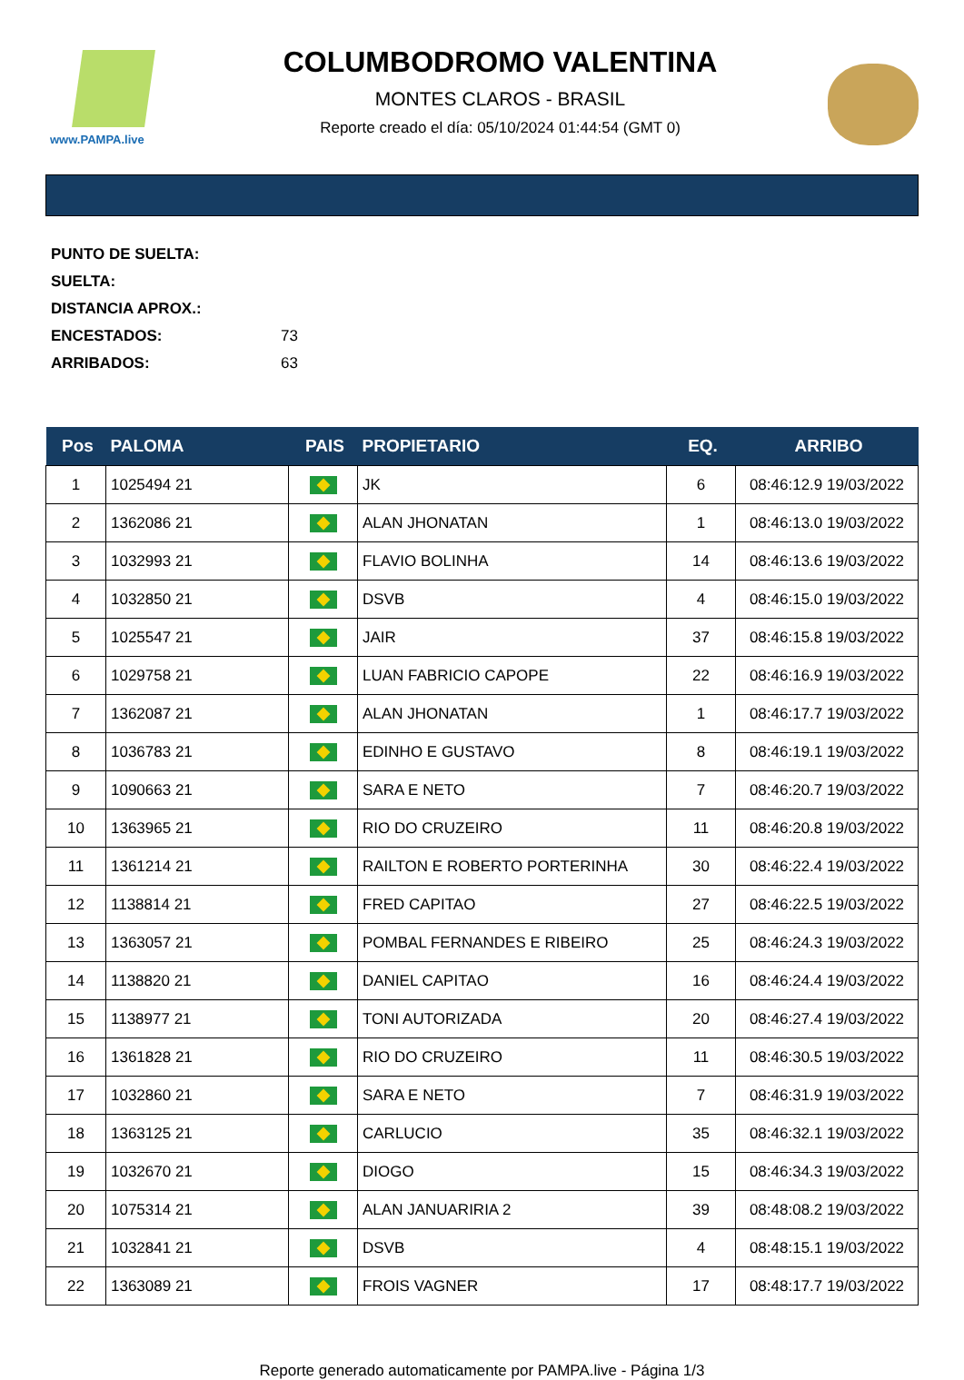www.PAMPA.live
COLUMBODROMO VALENTINA
MONTES CLAROS - BRASIL
Reporte creado el día: 05/10/2024 01:44:54 (GMT 0)
PUNTO DE SUELTA:
SUELTA:
DISTANCIA APROX.:
ENCESTADOS: 73
ARRIBADOS: 63
| Pos | PALOMA | PAIS | PROPIETARIO | EQ. | ARRIBO |
| --- | --- | --- | --- | --- | --- |
| 1 | 1025494 21 | | JK | 6 | 08:46:12.9 19/03/2022 |
| 2 | 1362086 21 | | ALAN JHONATAN | 1 | 08:46:13.0 19/03/2022 |
| 3 | 1032993 21 | | FLAVIO BOLINHA | 14 | 08:46:13.6 19/03/2022 |
| 4 | 1032850 21 | | DSVB | 4 | 08:46:15.0 19/03/2022 |
| 5 | 1025547 21 | | JAIR | 37 | 08:46:15.8 19/03/2022 |
| 6 | 1029758 21 | | LUAN FABRICIO CAPOPE | 22 | 08:46:16.9 19/03/2022 |
| 7 | 1362087 21 | | ALAN JHONATAN | 1 | 08:46:17.7 19/03/2022 |
| 8 | 1036783 21 | | EDINHO E GUSTAVO | 8 | 08:46:19.1 19/03/2022 |
| 9 | 1090663 21 | | SARA E NETO | 7 | 08:46:20.7 19/03/2022 |
| 10 | 1363965 21 | | RIO DO CRUZEIRO | 11 | 08:46:20.8 19/03/2022 |
| 11 | 1361214 21 | | RAILTON E ROBERTO PORTERINHA | 30 | 08:46:22.4 19/03/2022 |
| 12 | 1138814 21 | | FRED CAPITAO | 27 | 08:46:22.5 19/03/2022 |
| 13 | 1363057 21 | | POMBAL FERNANDES E RIBEIRO | 25 | 08:46:24.3 19/03/2022 |
| 14 | 1138820 21 | | DANIEL CAPITAO | 16 | 08:46:24.4 19/03/2022 |
| 15 | 1138977 21 | | TONI AUTORIZADA | 20 | 08:46:27.4 19/03/2022 |
| 16 | 1361828 21 | | RIO DO CRUZEIRO | 11 | 08:46:30.5 19/03/2022 |
| 17 | 1032860 21 | | SARA E NETO | 7 | 08:46:31.9 19/03/2022 |
| 18 | 1363125 21 | | CARLUCIO | 35 | 08:46:32.1 19/03/2022 |
| 19 | 1032670 21 | | DIOGO | 15 | 08:46:34.3 19/03/2022 |
| 20 | 1075314 21 | | ALAN JANUARIRIA 2 | 39 | 08:48:08.2 19/03/2022 |
| 21 | 1032841 21 | | DSVB | 4 | 08:48:15.1 19/03/2022 |
| 22 | 1363089 21 | | FROIS VAGNER | 17 | 08:48:17.7 19/03/2022 |
Reporte generado automaticamente por PAMPA.live - Página 1/3